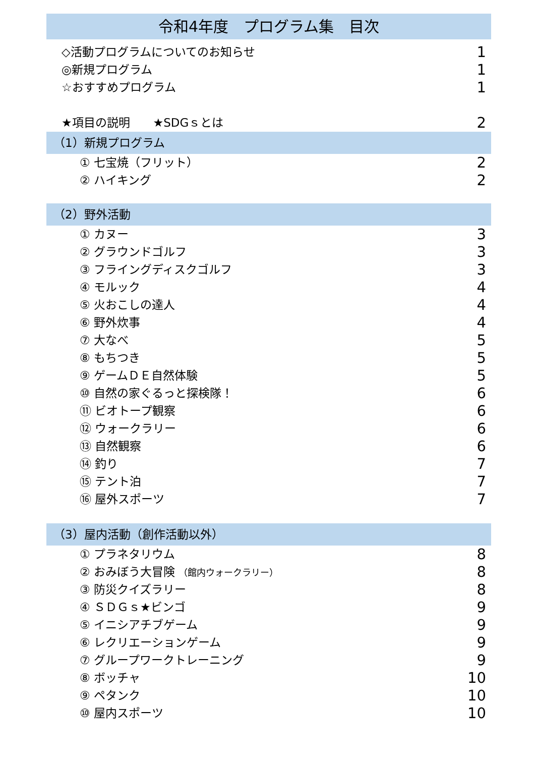令和4年度　プログラム集　目次
◇活動プログラムについてのお知らせ 1
◎新規プログラム 1
☆おすすめプログラム 1
★項目の説明　　★SDGｓとは 2
（1）新規プログラム
① 七宝焼（フリット） 2
② ハイキング 2
（2）野外活動
① カヌー 3
② グラウンドゴルフ 3
③ フライングディスクゴルフ 3
④ モルック 4
⑤ 火おこしの達人 4
⑥ 野外炊事 4
⑦ 大なべ 5
⑧ もちつき 5
⑨ ゲームＤＥ自然体験 5
⑩ 自然の家ぐるっと探検隊！ 6
⑪ ビオトープ観察 6
⑫ ウォークラリー 6
⑬ 自然観察 6
⑭ 釣り 7
⑮ テント泊 7
⑯ 屋外スポーツ 7
（3）屋内活動（創作活動以外）
① プラネタリウム 8
② おみぼう大冒険 （館内ウォークラリー） 8
③ 防災クイズラリー 8
④ ＳＤＧｓ★ビンゴ 9
⑤ イニシアチブゲーム 9
⑥ レクリエーションゲーム 9
⑦ グループワークトレーニング 9
⑧ ボッチャ 10
⑨ ペタンク 10
⑩ 屋内スポーツ 10